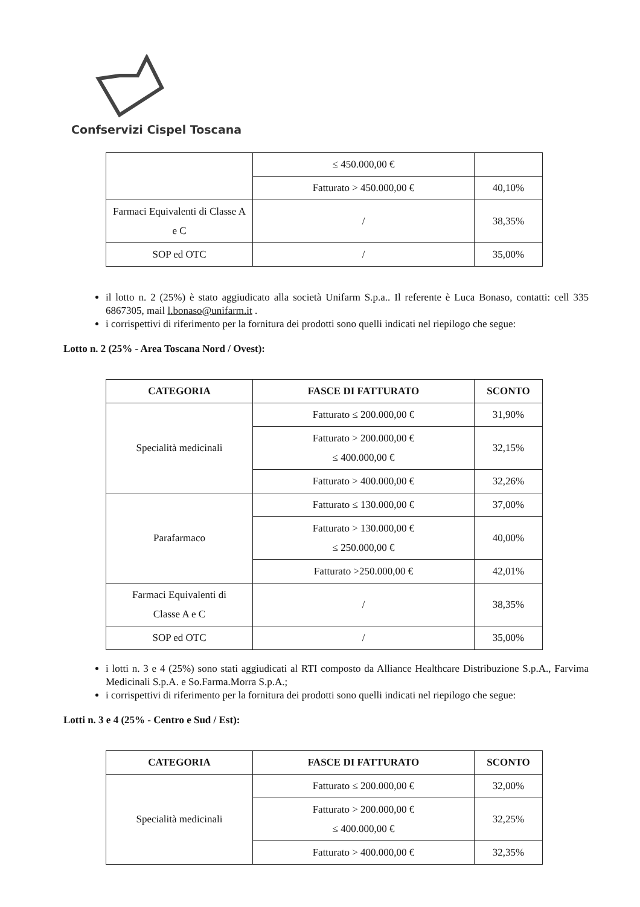Confservizi Cispel Toscana
| | ≤ 450.000,00 € | |
| | Fatturato > 450.000,00 € | 40,10% |
| Farmaci Equivalenti di Classe A e C | / | 38,35% |
| SOP ed OTC | / | 35,00% |
il lotto n. 2 (25%) è stato aggiudicato alla società Unifarm S.p.a.. Il referente è Luca Bonaso, contatti: cell 335 6867305, mail l.bonaso@unifarm.it .
i corrispettivi di riferimento per la fornitura dei prodotti sono quelli indicati nel riepilogo che segue:
Lotto n. 2 (25% - Area Toscana Nord / Ovest):
| CATEGORIA | FASCE DI FATTURATO | SCONTO |
| --- | --- | --- |
| Specialità medicinali | Fatturato ≤ 200.000,00 € | 31,90% |
| | Fatturato > 200.000,00 € ≤ 400.000,00 € | 32,15% |
| | Fatturato > 400.000,00 € | 32,26% |
| Parafarmaco | Fatturato ≤ 130.000,00 € | 37,00% |
| | Fatturato > 130.000,00 € ≤ 250.000,00 € | 40,00% |
| | Fatturato >250.000,00 € | 42,01% |
| Farmaci Equivalenti di Classe A e C | / | 38,35% |
| SOP ed OTC | / | 35,00% |
i lotti n. 3 e 4 (25%) sono stati aggiudicati al RTI composto da Alliance Healthcare Distribuzione S.p.A., Farvima Medicinali S.p.A. e So.Farma.Morra S.p.A.;
i corrispettivi di riferimento per la fornitura dei prodotti sono quelli indicati nel riepilogo che segue:
Lotti n. 3 e 4 (25% - Centro e Sud / Est):
| CATEGORIA | FASCE DI FATTURATO | SCONTO |
| --- | --- | --- |
| Specialità medicinali | Fatturato ≤ 200.000,00 € | 32,00% |
| | Fatturato > 200.000,00 € ≤ 400.000,00 € | 32,25% |
| | Fatturato > 400.000,00 € | 32,35% |